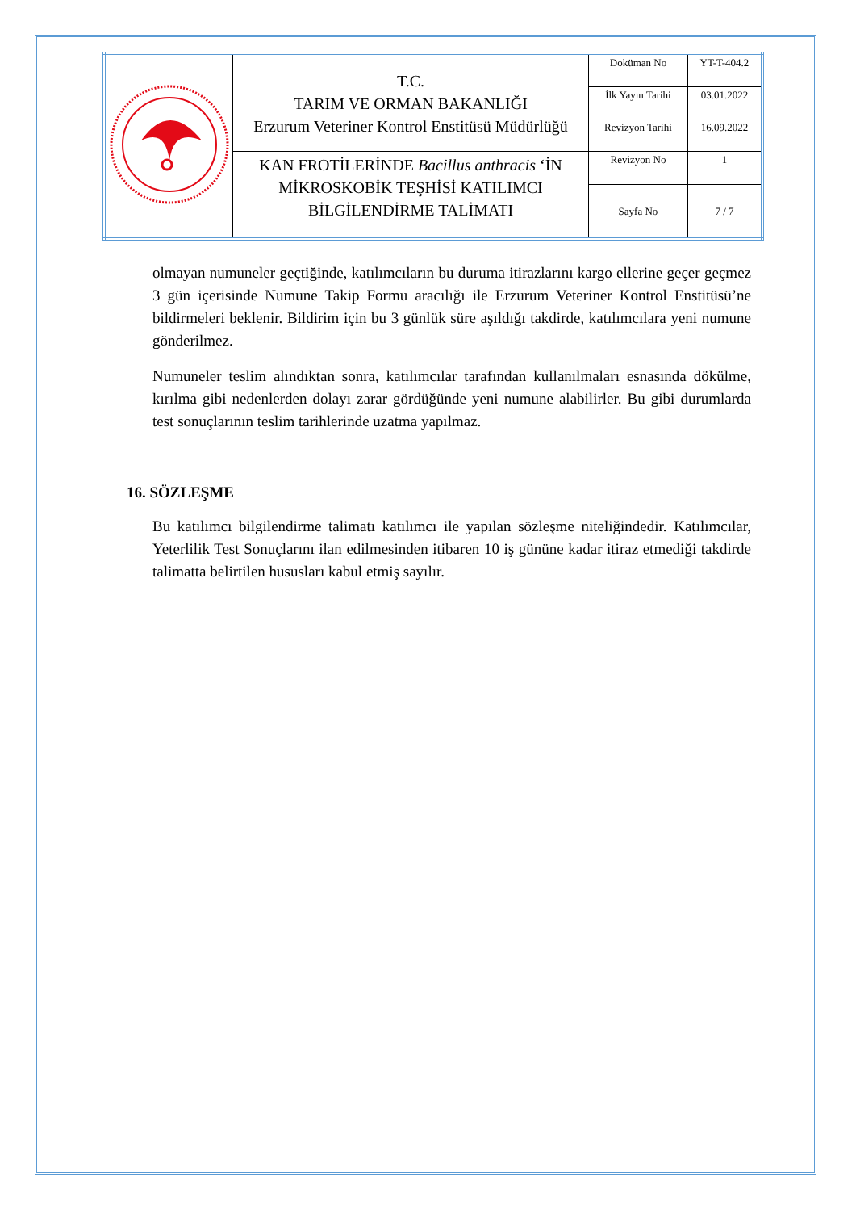| | T.C. TARIM VE ORMAN BAKANLIĞI Erzurum Veteriner Kontrol Enstitüsü Müdürlüğü | Doküman No | YT-T-404.2 |
| | | İlk Yayın Tarihi | 03.01.2022 |
| | | Revizyon Tarihi | 16.09.2022 |
| | KAN FROTİLERİNDE Bacillus anthracis ‘İN MİKROSKOBİK TEŞHİSİ KATILIMCI BİLGİLENDİRME TALİMATI | Revizyon No | 1 |
| | | Sayfa No | 7 / 7 |
olmayan numuneler geçtiğinde, katılımcıların bu duruma itirazlarını kargo ellerine geçer geçmez 3 gün içerisinde Numune Takip Formu aracılığı ile Erzurum Veteriner Kontrol Enstitüsü’ne bildirmeleri beklenir. Bildirim için bu 3 günlük süre aşıldığı takdirde, katılımcılara yeni numune gönderilmez.
Numuneler teslim alındıktan sonra, katılımcılar tarafından kullanılmaları esnasında dökülme, kırılma gibi nedenlerden dolayı zarar gördüğünde yeni numune alabilirler. Bu gibi durumlarda test sonuçlarının teslim tarihlerinde uzatma yapılmaz.
16. SÖZLEŞME
Bu katılımcı bilgilendirme talimatı katılımcı ile yapılan sözleşme niteliğindedir. Katılımcılar, Yeterlilik Test Sonuçlarını ilan edilmesinden itibaren 10 iş gününe kadar itiraz etmediği takdirde talimatta belirtilen hususları kabul etmiş sayılır.